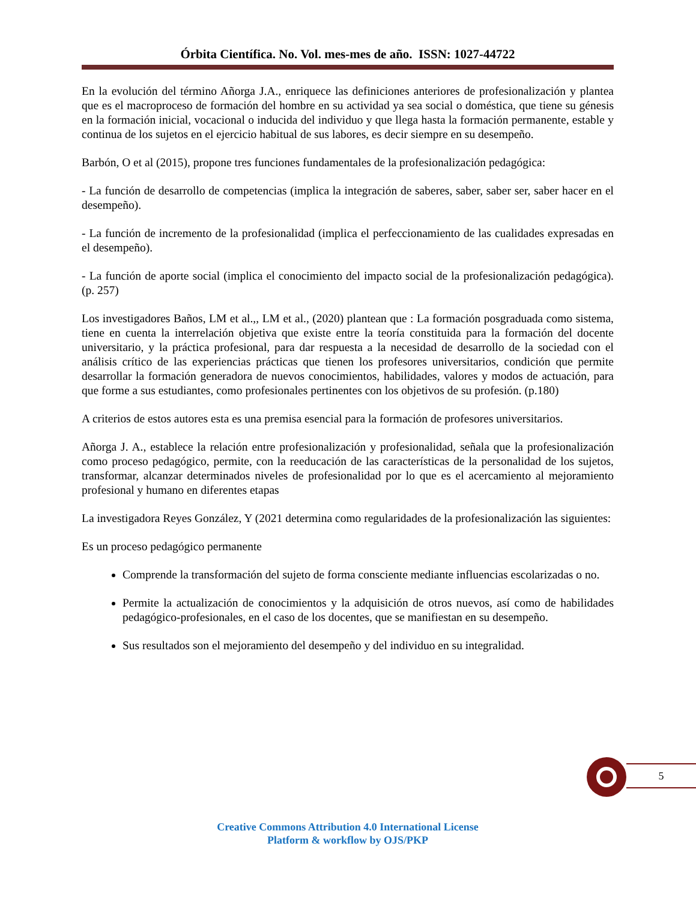Órbita Científica. No. Vol. mes-mes de año. ISSN: 1027-44722
En la evolución del término Añorga J.A., enriquece las definiciones anteriores de profesionalización y plantea que es el macroproceso de formación del hombre en su actividad ya sea social o doméstica, que tiene su génesis en la formación inicial, vocacional o inducida del individuo y que llega hasta la formación permanente, estable y continua de los sujetos en el ejercicio habitual de sus labores, es decir siempre en su desempeño.
Barbón, O et al (2015), propone tres funciones fundamentales de la profesionalización pedagógica:
- La función de desarrollo de competencias (implica la integración de saberes, saber, saber ser, saber hacer en el desempeño).
- La función de incremento de la profesionalidad (implica el perfeccionamiento de las cualidades expresadas en el desempeño).
- La función de aporte social (implica el conocimiento del impacto social de la profesionalización pedagógica). (p. 257)
Los investigadores Baños, LM et al.,, LM et al., (2020) plantean que : La formación posgraduada como sistema, tiene en cuenta la interrelación objetiva que existe entre la teoría constituida para la formación del docente universitario, y la práctica profesional, para dar respuesta a la necesidad de desarrollo de la sociedad con el análisis crítico de las experiencias prácticas que tienen los profesores universitarios, condición que permite desarrollar la formación generadora de nuevos conocimientos, habilidades, valores y modos de actuación, para que forme a sus estudiantes, como profesionales pertinentes con los objetivos de su profesión. (p.180)
A criterios de estos autores esta es una premisa esencial para la formación de profesores universitarios.
Añorga J. A., establece la relación entre profesionalización y profesionalidad, señala que la profesionalización como proceso pedagógico, permite, con la reeducación de las características de la personalidad de los sujetos, transformar, alcanzar determinados niveles de profesionalidad por lo que es el acercamiento al mejoramiento profesional y humano en diferentes etapas
La investigadora Reyes González, Y (2021 determina como regularidades de la profesionalización las siguientes:
Es un proceso pedagógico permanente
Comprende la transformación del sujeto de forma consciente mediante influencias escolarizadas o no.
Permite la actualización de conocimientos y la adquisición de otros nuevos, así como de habilidades pedagógico-profesionales, en el caso de los docentes, que se manifiestan en su desempeño.
Sus resultados son el mejoramiento del desempeño y del individuo en su integralidad.
5
Creative Commons Attribution 4.0 International License
Platform & workflow by OJS/PKP